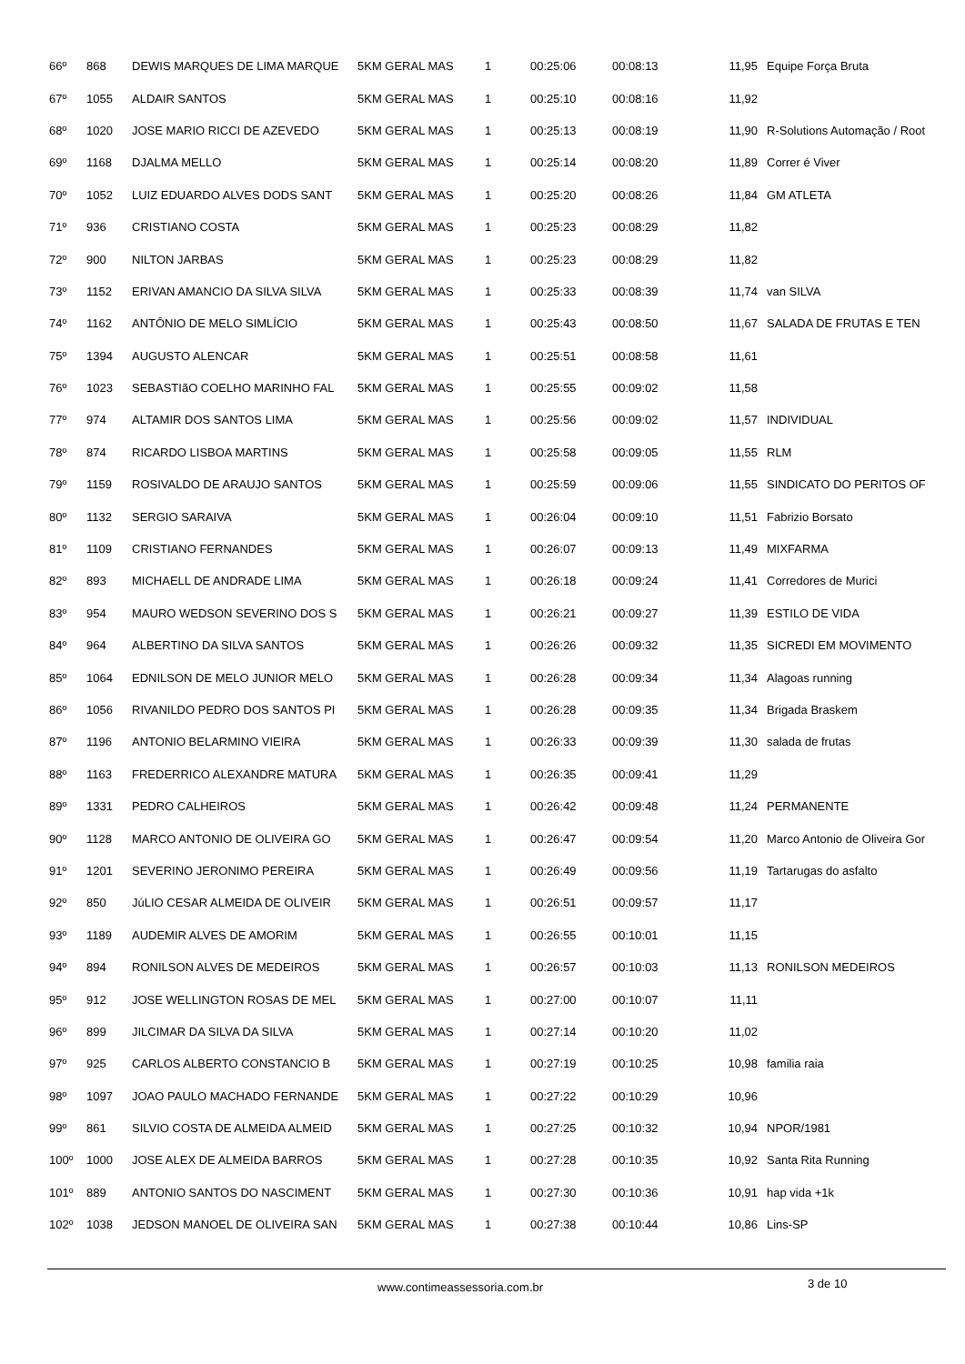| 66º | 868 | DEWIS MARQUES DE LIMA MARQUE | 5KM GERAL MAS | 1 | 00:25:06 | 00:08:13 | 11,95 | Equipe Força Bruta |
| 67º | 1055 | ALDAIR SANTOS | 5KM GERAL MAS | 1 | 00:25:10 | 00:08:16 | 11,92 | |
| 68º | 1020 | JOSE MARIO RICCI DE AZEVEDO | 5KM GERAL MAS | 1 | 00:25:13 | 00:08:19 | 11,90 | R-Solutions Automação / Root |
| 69º | 1168 | DJALMA MELLO | 5KM GERAL MAS | 1 | 00:25:14 | 00:08:20 | 11,89 | Correr é Viver |
| 70º | 1052 | LUIZ EDUARDO ALVES DODS SANT | 5KM GERAL MAS | 1 | 00:25:20 | 00:08:26 | 11,84 | GM ATLETA |
| 71º | 936 | CRISTIANO COSTA | 5KM GERAL MAS | 1 | 00:25:23 | 00:08:29 | 11,82 | |
| 72º | 900 | NILTON JARBAS | 5KM GERAL MAS | 1 | 00:25:23 | 00:08:29 | 11,82 | |
| 73º | 1152 | ERIVAN AMANCIO DA SILVA SILVA | 5KM GERAL MAS | 1 | 00:25:33 | 00:08:39 | 11,74 | van SILVA |
| 74º | 1162 | ANTÔNIO DE MELO SIMLÍCIO | 5KM GERAL MAS | 1 | 00:25:43 | 00:08:50 | 11,67 | SALADA DE FRUTAS E TEN |
| 75º | 1394 | AUGUSTO ALENCAR | 5KM GERAL MAS | 1 | 00:25:51 | 00:08:58 | 11,61 | |
| 76º | 1023 | SEBASTIãO COELHO MARINHO FAL | 5KM GERAL MAS | 1 | 00:25:55 | 00:09:02 | 11,58 | |
| 77º | 974 | ALTAMIR DOS SANTOS LIMA | 5KM GERAL MAS | 1 | 00:25:56 | 00:09:02 | 11,57 | INDIVIDUAL |
| 78º | 874 | RICARDO LISBOA MARTINS | 5KM GERAL MAS | 1 | 00:25:58 | 00:09:05 | 11,55 | RLM |
| 79º | 1159 | ROSIVALDO DE ARAUJO SANTOS | 5KM GERAL MAS | 1 | 00:25:59 | 00:09:06 | 11,55 | SINDICATO DO PERITOS OF |
| 80º | 1132 | SERGIO SARAIVA | 5KM GERAL MAS | 1 | 00:26:04 | 00:09:10 | 11,51 | Fabrizio Borsato |
| 81º | 1109 | CRISTIANO FERNANDES | 5KM GERAL MAS | 1 | 00:26:07 | 00:09:13 | 11,49 | MIXFARMA |
| 82º | 893 | MICHAELL DE ANDRADE LIMA | 5KM GERAL MAS | 1 | 00:26:18 | 00:09:24 | 11,41 | Corredores de Murici |
| 83º | 954 | MAURO WEDSON SEVERINO DOS S | 5KM GERAL MAS | 1 | 00:26:21 | 00:09:27 | 11,39 | ESTILO DE VIDA |
| 84º | 964 | ALBERTINO DA SILVA SANTOS | 5KM GERAL MAS | 1 | 00:26:26 | 00:09:32 | 11,35 | SICREDI EM MOVIMENTO |
| 85º | 1064 | EDNILSON DE MELO JUNIOR MELO | 5KM GERAL MAS | 1 | 00:26:28 | 00:09:34 | 11,34 | Alagoas running |
| 86º | 1056 | RIVANILDO PEDRO DOS SANTOS PI | 5KM GERAL MAS | 1 | 00:26:28 | 00:09:35 | 11,34 | Brigada Braskem |
| 87º | 1196 | ANTONIO BELARMINO VIEIRA | 5KM GERAL MAS | 1 | 00:26:33 | 00:09:39 | 11,30 | salada de frutas |
| 88º | 1163 | FREDERRICO ALEXANDRE MATURA | 5KM GERAL MAS | 1 | 00:26:35 | 00:09:41 | 11,29 | |
| 89º | 1331 | PEDRO CALHEIROS | 5KM GERAL MAS | 1 | 00:26:42 | 00:09:48 | 11,24 | PERMANENTE |
| 90º | 1128 | MARCO ANTONIO DE OLIVEIRA GO | 5KM GERAL MAS | 1 | 00:26:47 | 00:09:54 | 11,20 | Marco Antonio de Oliveira Gor |
| 91º | 1201 | SEVERINO JERONIMO PEREIRA | 5KM GERAL MAS | 1 | 00:26:49 | 00:09:56 | 11,19 | Tartarugas do asfalto |
| 92º | 850 | JúLIO CESAR ALMEIDA DE OLIVEIR | 5KM GERAL MAS | 1 | 00:26:51 | 00:09:57 | 11,17 | |
| 93º | 1189 | AUDEMIR ALVES DE AMORIM | 5KM GERAL MAS | 1 | 00:26:55 | 00:10:01 | 11,15 | |
| 94º | 894 | RONILSON ALVES DE MEDEIROS | 5KM GERAL MAS | 1 | 00:26:57 | 00:10:03 | 11,13 | RONILSON MEDEIROS |
| 95º | 912 | JOSE WELLINGTON ROSAS DE MEL | 5KM GERAL MAS | 1 | 00:27:00 | 00:10:07 | 11,11 | |
| 96º | 899 | JILCIMAR DA SILVA DA SILVA | 5KM GERAL MAS | 1 | 00:27:14 | 00:10:20 | 11,02 | |
| 97º | 925 | CARLOS ALBERTO CONSTANCIO B | 5KM GERAL MAS | 1 | 00:27:19 | 00:10:25 | 10,98 | familia raia |
| 98º | 1097 | JOAO PAULO MACHADO FERNANDE | 5KM GERAL MAS | 1 | 00:27:22 | 00:10:29 | 10,96 | |
| 99º | 861 | SILVIO COSTA DE ALMEIDA ALMEID | 5KM GERAL MAS | 1 | 00:27:25 | 00:10:32 | 10,94 | NPOR/1981 |
| 100º | 1000 | JOSE ALEX DE ALMEIDA BARROS | 5KM GERAL MAS | 1 | 00:27:28 | 00:10:35 | 10,92 | Santa Rita Running |
| 101º | 889 | ANTONIO SANTOS DO NASCIMENT | 5KM GERAL MAS | 1 | 00:27:30 | 00:10:36 | 10,91 | hap vida +1k |
| 102º | 1038 | JEDSON MANOEL DE OLIVEIRA SAN | 5KM GERAL MAS | 1 | 00:27:38 | 00:10:44 | 10,86 | Lins-SP |
www.contimeassessoria.com.br 3 de 10